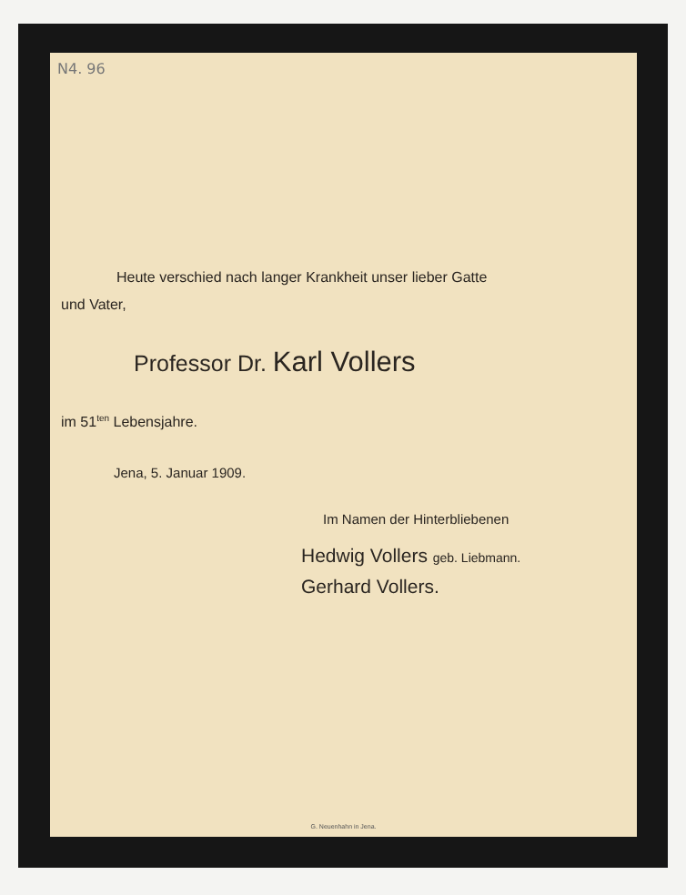N4. 96
Heute verschied nach langer Krankheit unser lieber Gatte
und Vater,
Professor Dr. Karl Vollers
im 51<sup>ten</sup> Lebensjahre.
Jena, 5. Januar 1909.
Im Namen der Hinterbliebenen
Hedwig Vollers geb. Liebmann.
Gerhard Vollers.
G. Neuenhahn in Jena.